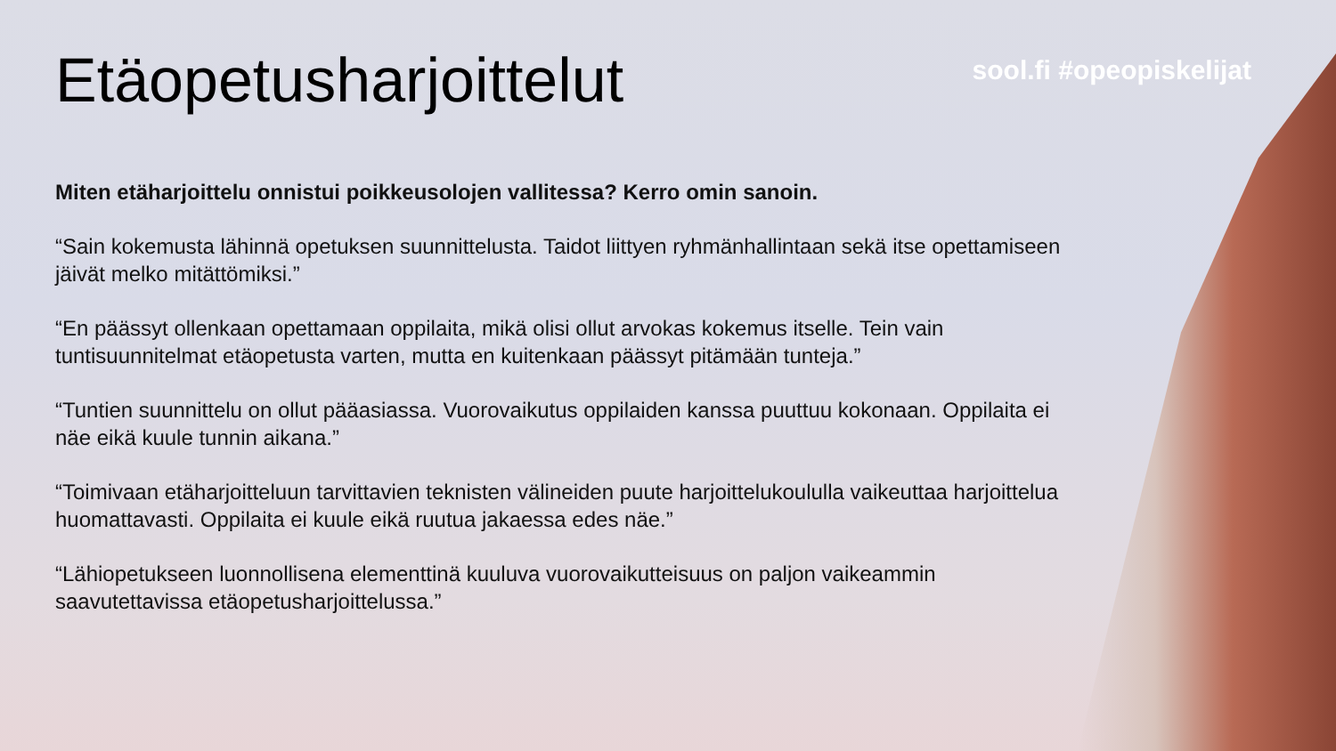Etäopetusharjoittelut
sool.fi #opeopiskelijat
Miten etäharjoittelu onnistui poikkeusolojen vallitessa? Kerro omin sanoin.
“Sain kokemusta lähinnä opetuksen suunnittelusta. Taidot liittyen ryhmänhallintaan sekä itse opettamiseen jäivät melko mitättömiksi.”
“En päässyt ollenkaan opettamaan oppilaita, mikä olisi ollut arvokas kokemus itselle. Tein vain tuntisuunnitelmat etäopetusta varten, mutta en kuitenkaan päässyt pitämään tunteja.”
“Tuntien suunnittelu on ollut pääasiassa. Vuorovaikutus oppilaiden kanssa puuttuu kokonaan. Oppilaita ei näe eikä kuule tunnin aikana.”
“Toimivaan etäharjoitteluun tarvittavien teknisten välineiden puute harjoittelukoululla vaikeuttaa harjoittelua huomattavasti. Oppilaita ei kuule eikä ruutua jakaessa edes näe.”
“Lähiopetukseen luonnollisena elementtinä kuuluva vuorovaikutteisuus on paljon vaikeammin saavutettavissa etäopetusharjoittelussa.”